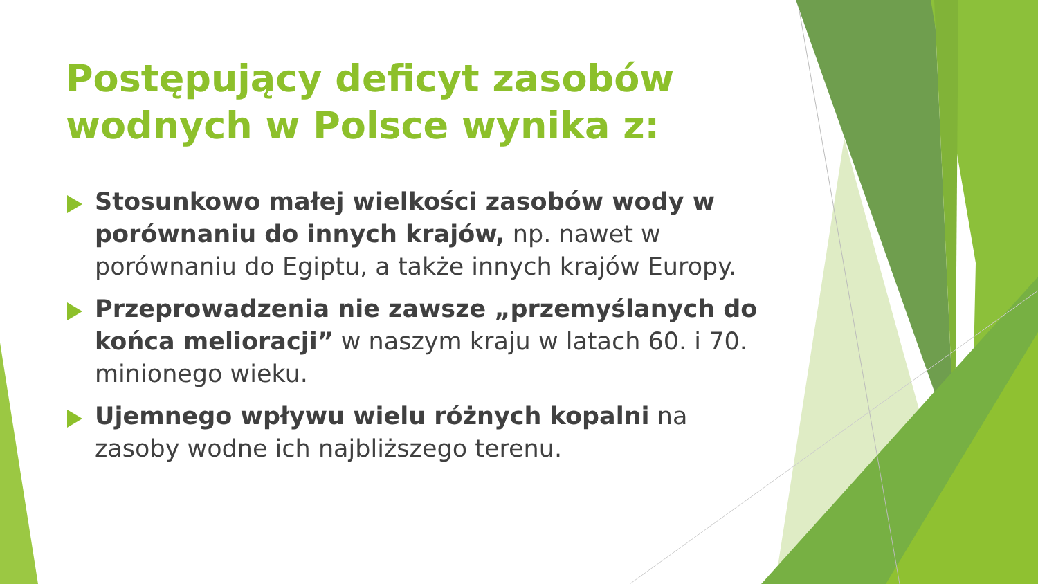Postępujący deficyt zasobów wodnych w Polsce wynika z:
Stosunkowo małej wielkości zasobów wody w porównaniu do innych krajów, np. nawet w porównaniu do Egiptu, a także innych krajów Europy.
Przeprowadzenia nie zawsze „przemyślanych do końca melioracji” w naszym kraju w latach 60. i 70. minionego wieku.
Ujemnego wpływu wielu różnych kopalni na zasoby wodne ich najbliższego terenu.